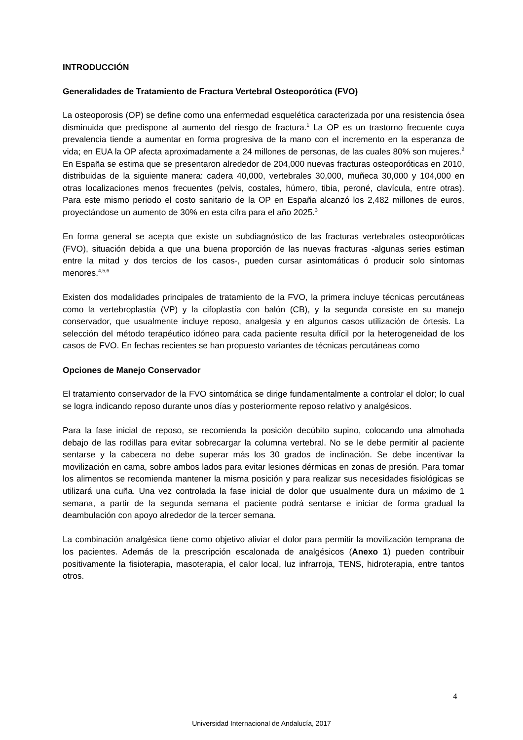INTRODUCCIÓN
Generalidades de Tratamiento de Fractura Vertebral Osteoporótica (FVO)
La osteoporosis (OP) se define como una enfermedad esquelética caracterizada por una resistencia ósea disminuida que predispone al aumento del riesgo de fractura.<sup>1</sup> La OP es un trastorno frecuente cuya prevalencia tiende a aumentar en forma progresiva de la mano con el incremento en la esperanza de vida; en EUA la OP afecta aproximadamente a 24 millones de personas, de las cuales 80% son mujeres.<sup>2</sup> En España se estima que se presentaron alrededor de 204,000 nuevas fracturas osteoporóticas en 2010, distribuidas de la siguiente manera: cadera 40,000, vertebrales 30,000, muñeca 30,000 y 104,000 en otras localizaciones menos frecuentes (pelvis, costales, húmero, tibia, peroné, clavícula, entre otras). Para este mismo periodo el costo sanitario de la OP en España alcanzó los 2,482 millones de euros, proyectándose un aumento de 30% en esta cifra para el año 2025.<sup>3</sup>
En forma general se acepta que existe un subdiagnóstico de las fracturas vertebrales osteoporóticas (FVO), situación debida a que una buena proporción de las nuevas fracturas -algunas series estiman entre la mitad y dos tercios de los casos-, pueden cursar asintomáticas ó producir solo síntomas menores.<sup>4,5,6</sup>
Existen dos modalidades principales de tratamiento de la FVO, la primera incluye técnicas percutáneas como la vertebroplastía (VP) y la cifoplastía con balón (CB), y la segunda consiste en su manejo conservador, que usualmente incluye reposo, analgesia y en algunos casos utilización de órtesis. La selección del método terapéutico idóneo para cada paciente resulta difícil por la heterogeneidad de los casos de FVO. En fechas recientes se han propuesto variantes de técnicas percutáneas como
Opciones de Manejo Conservador
El tratamiento conservador de la FVO sintomática se dirige fundamentalmente a controlar el dolor; lo cual se logra indicando reposo durante unos días y posteriormente reposo relativo y analgésicos.
Para la fase inicial de reposo, se recomienda la posición decúbito supino, colocando una almohada debajo de las rodillas para evitar sobrecargar la columna vertebral. No se le debe permitir al paciente sentarse y la cabecera no debe superar más los 30 grados de inclinación. Se debe incentivar la movilización en cama, sobre ambos lados para evitar lesiones dérmicas en zonas de presión. Para tomar los alimentos se recomienda mantener la misma posición y para realizar sus necesidades fisiológicas se utilizará una cuña. Una vez controlada la fase inicial de dolor que usualmente dura un máximo de 1 semana, a partir de la segunda semana el paciente podrá sentarse e iniciar de forma gradual la deambulación con apoyo alrededor de la tercer semana.
La combinación analgésica tiene como objetivo aliviar el dolor para permitir la movilización temprana de los pacientes. Además de la prescripción escalonada de analgésicos (Anexo 1) pueden contribuir positivamente la fisioterapia, masoterapia, el calor local, luz infrarroja, TENS, hidroterapia, entre tantos otros.
4
Universidad Internacional de Andalucía, 2017